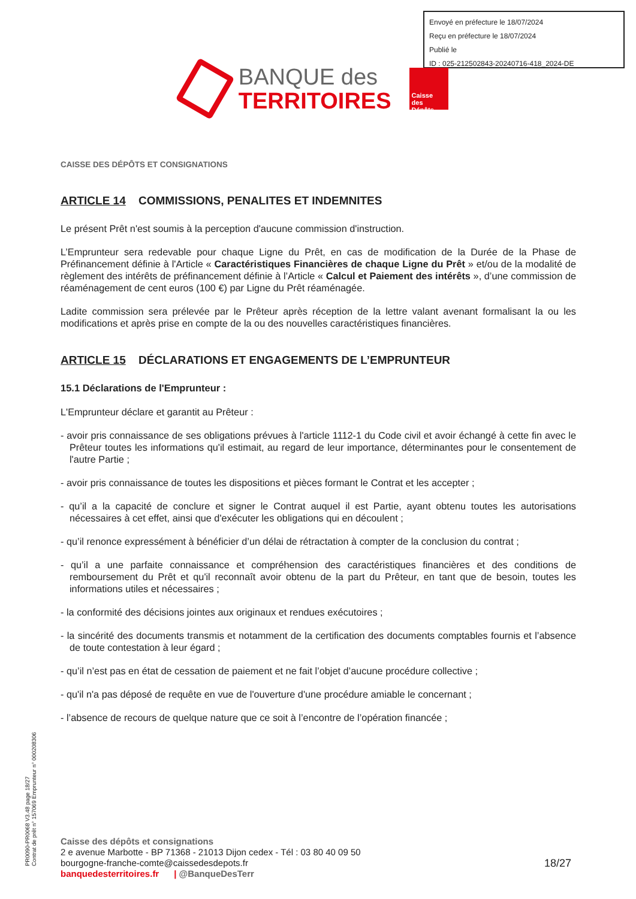Envoyé en préfecture le 18/07/2024
Reçu en préfecture le 18/07/2024
Publié le
ID : 025-212502843-20240716-418_2024-DE
BANQUE des
TERRITOIRES
Caisse des Dépôts
CAISSE DES DÉPÔTS ET CONSIGNATIONS
ARTICLE 14 COMMISSIONS, PENALITES ET INDEMNITES
Le présent Prêt n'est soumis à la perception d'aucune commission d'instruction.
L’Emprunteur sera redevable pour chaque Ligne du Prêt, en cas de modification de la Durée de la Phase de Préfinancement définie à l'Article « Caractéristiques Financières de chaque Ligne du Prêt » et/ou de la modalité de règlement des intérêts de préfinancement définie à l’Article « Calcul et Paiement des intérêts », d’une commission de réaménagement de cent euros (100 €) par Ligne du Prêt réaménagée.
Ladite commission sera prélevée par le Prêteur après réception de la lettre valant avenant formalisant la ou les modifications et après prise en compte de la ou des nouvelles caractéristiques financières.
ARTICLE 15 DÉCLARATIONS ET ENGAGEMENTS DE L’EMPRUNTEUR
15.1 Déclarations de l'Emprunteur :
L'Emprunteur déclare et garantit au Prêteur :
- avoir pris connaissance de ses obligations prévues à l'article 1112-1 du Code civil et avoir échangé à cette fin avec le Prêteur toutes les informations qu'il estimait, au regard de leur importance, déterminantes pour le consentement de l'autre Partie ;
- avoir pris connaissance de toutes les dispositions et pièces formant le Contrat et les accepter ;
- qu’il a la capacité de conclure et signer le Contrat auquel il est Partie, ayant obtenu toutes les autorisations nécessaires à cet effet, ainsi que d'exécuter les obligations qui en découlent ;
- qu’il renonce expressément à bénéficier d’un délai de rétractation à compter de la conclusion du contrat ;
- qu’il a une parfaite connaissance et compréhension des caractéristiques financières et des conditions de remboursement du Prêt et qu'il reconnaît avoir obtenu de la part du Prêteur, en tant que de besoin, toutes les informations utiles et nécessaires ;
- la conformité des décisions jointes aux originaux et rendues exécutoires ;
- la sincérité des documents transmis et notamment de la certification des documents comptables fournis et l’absence de toute contestation à leur égard ;
- qu’il n’est pas en état de cessation de paiement et ne fait l’objet d’aucune procédure collective ;
- qu'il n'a pas déposé de requête en vue de l'ouverture d'une procédure amiable le concernant ;
- l’absence de recours de quelque nature que ce soit à l’encontre de l’opération financée ;
PR0090-PR0068 V3.48 page 18/27
Contrat de prêt n° 157069 Emprunteur n° 000208306
Caisse des dépôts et consignations
2 e avenue Marbotte - BP 71368 - 21013 Dijon cedex - Tél : 03 80 40 09 50
bourgogne-franche-comte@caissedesdepots.fr
banquedesterritoires.fr | @BanqueDesTerr
18/27